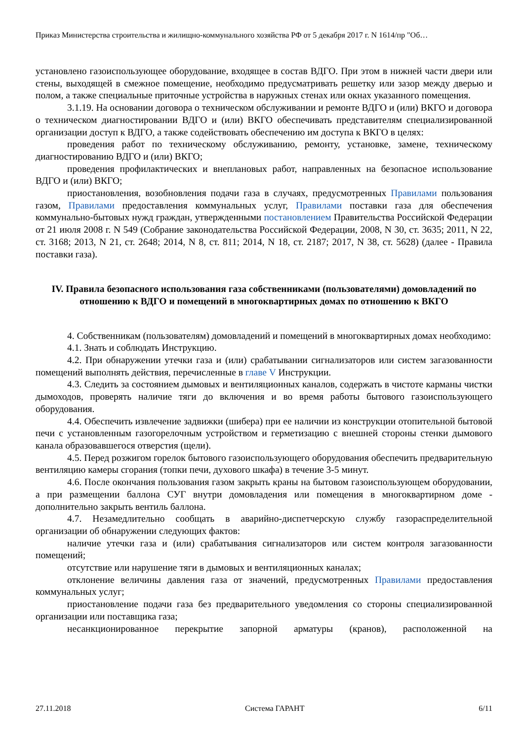Приказ Министерства строительства и жилищно-коммунального хозяйства РФ от 5 декабря 2017 г. N 1614/пр "Об…
установлено газоиспользующее оборудование, входящее в состав ВДГО. При этом в нижней части двери или стены, выходящей в смежное помещение, необходимо предусматривать решетку или зазор между дверью и полом, а также специальные приточные устройства в наружных стенах или окнах указанного помещения.
3.1.19. На основании договора о техническом обслуживании и ремонте ВДГО и (или) ВКГО и договора о техническом диагностировании ВДГО и (или) ВКГО обеспечивать представителям специализированной организации доступ к ВДГО, а также содействовать обеспечению им доступа к ВКГО в целях:
проведения работ по техническому обслуживанию, ремонту, установке, замене, техническому диагностированию ВДГО и (или) ВКГО;
проведения профилактических и внеплановых работ, направленных на безопасное использование ВДГО и (или) ВКГО;
приостановления, возобновления подачи газа в случаях, предусмотренных Правилами пользования газом, Правилами предоставления коммунальных услуг, Правилами поставки газа для обеспечения коммунально-бытовых нужд граждан, утвержденными постановлением Правительства Российской Федерации от 21 июля 2008 г. N 549 (Собрание законодательства Российской Федерации, 2008, N 30, ст. 3635; 2011, N 22, ст. 3168; 2013, N 21, ст. 2648; 2014, N 8, ст. 811; 2014, N 18, ст. 2187; 2017, N 38, ст. 5628) (далее - Правила поставки газа).
IV. Правила безопасного использования газа собственниками (пользователями) домовладений по отношению к ВДГО и помещений в многоквартирных домах по отношению к ВКГО
4. Собственникам (пользователям) домовладений и помещений в многоквартирных домах необходимо:
4.1. Знать и соблюдать Инструкцию.
4.2. При обнаружении утечки газа и (или) срабатывании сигнализаторов или систем загазованности помещений выполнять действия, перечисленные в главе V Инструкции.
4.3. Следить за состоянием дымовых и вентиляционных каналов, содержать в чистоте карманы чистки дымоходов, проверять наличие тяги до включения и во время работы бытового газоиспользующего оборудования.
4.4. Обеспечить извлечение задвижки (шибера) при ее наличии из конструкции отопительной бытовой печи с установленным газогорелочным устройством и герметизацию с внешней стороны стенки дымового канала образовавшегося отверстия (щели).
4.5. Перед розжигом горелок бытового газоиспользующего оборудования обеспечить предварительную вентиляцию камеры сгорания (топки печи, духового шкафа) в течение 3-5 минут.
4.6. После окончания пользования газом закрыть краны на бытовом газоиспользующем оборудовании, а при размещении баллона СУГ внутри домовладения или помещения в многоквартирном доме - дополнительно закрыть вентиль баллона.
4.7. Незамедлительно сообщать в аварийно-диспетчерскую службу газораспределительной организации об обнаружении следующих фактов:
наличие утечки газа и (или) срабатывания сигнализаторов или систем контроля загазованности помещений;
отсутствие или нарушение тяги в дымовых и вентиляционных каналах;
отклонение величины давления газа от значений, предусмотренных Правилами предоставления коммунальных услуг;
приостановление подачи газа без предварительного уведомления со стороны специализированной организации или поставщика газа;
несанкционированное перекрытие запорной арматуры (кранов), расположенной на
27.11.2018 Система ГАРАНТ 6/11